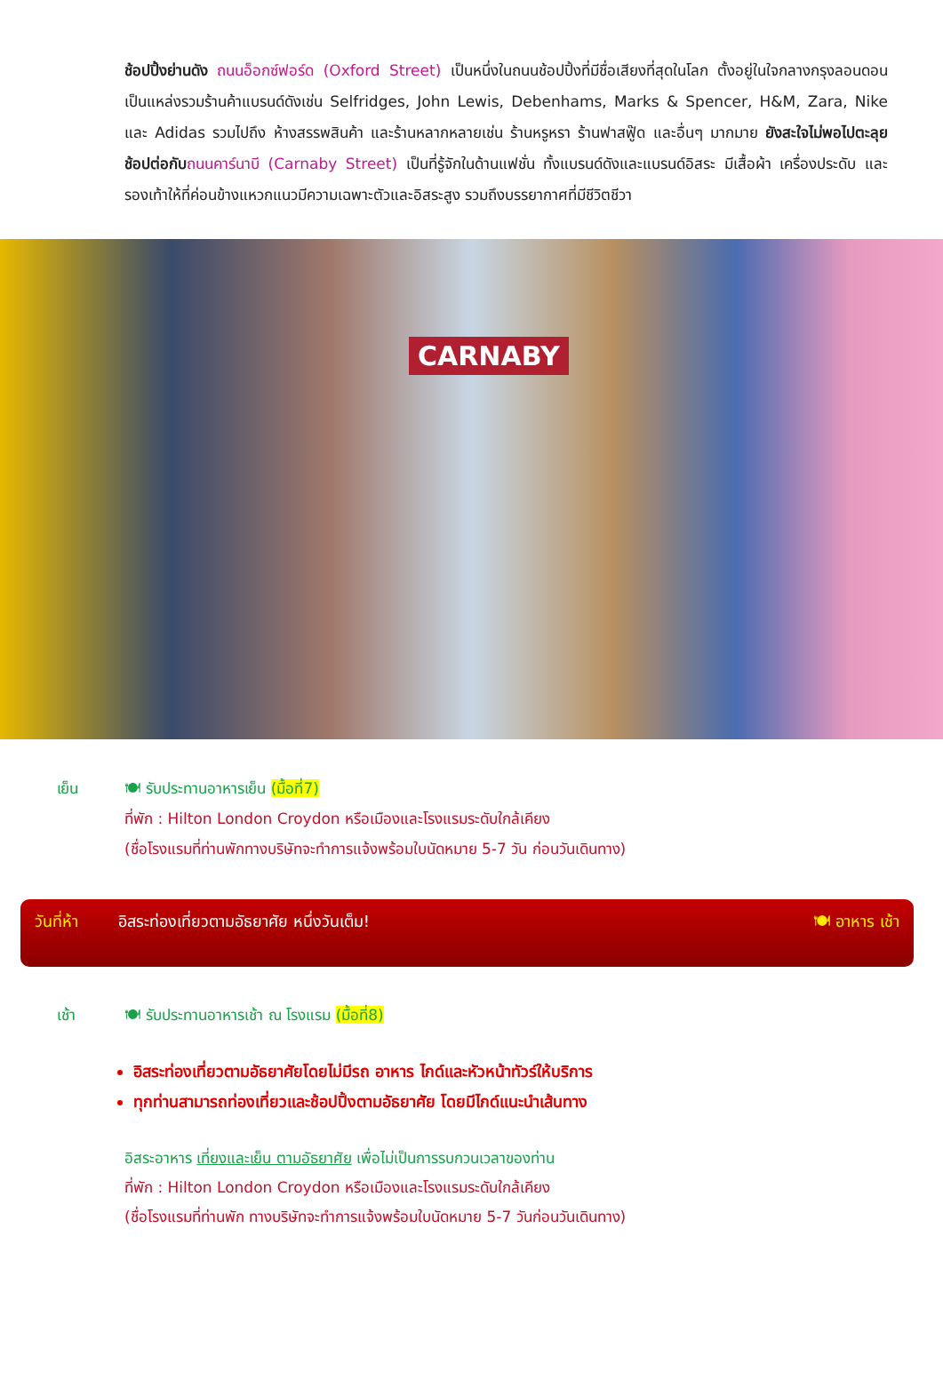ช้อปปิ้งย่านดัง ถนนอ็อกซ์ฟอร์ด (Oxford Street) เป็นหนึ่งในถนนช้อปปิ้งที่มีชื่อเสียงที่สุดในโลก ตั้งอยู่ในใจกลางกรุงลอนดอน เป็นแหล่งรวมร้านค้าแบรนด์ดังเช่น Selfridges, John Lewis, Debenhams, Marks & Spencer, H&M, Zara, Nike และ Adidas รวมไปถึง ห้างสรรพสินค้า และร้านหลากหลายเช่น ร้านหรูหรา ร้านฟาสฟู๊ด และอื่นๆ มากมาย ยังสะใจไม่พอไปตะลุยช้อปต่อกับ ถนนคาร์นาบี (Carnaby Street) เป็นที่รู้จักในด้านแฟชั่น ทั้งแบรนด์ดังและแบรนด์อิสระ มีเสื้อผ้า เครื่องประดับ และรองเท้าให้ที่ค่อนข้างแหวกแนวมีความเฉพาะตัวและอิสระสูง รวมถึงบรรยากาศที่มีชีวิตชีวา
CARNABY
เย็น 🍽 รับประทานอาหารเย็น (มื้อที่7)
ที่พัก : Hilton London Croydon หรือเมืองและโรงแรมระดับใกล้เคียง
(ชื่อโรงแรมที่ท่านพักทางบริษัทจะทำการแจ้งพร้อมใบนัดหมาย 5-7 วัน ก่อนวันเดินทาง)
วันที่ห้า อิสระท่องเที่ยวตามอัธยาศัย หนึ่งวันเต็ม! 🍽 อาหาร เช้า
เช้า 🍽 รับประทานอาหารเช้า ณ โรงแรม (มื้อที่8)
อิสระท่องเที่ยวตามอัธยาศัยโดยไม่มีรถ อาหาร ไกด์และหัวหน้าทัวร์ให้บริการ
ทุกท่านสามารถท่องเที่ยวและช้อปปิ้งตามอัธยาศัย โดยมีไกด์แนะนำเส้นทาง
อิสระอาหาร เที่ยงและเย็น ตามอัธยาศัย เพื่อไม่เป็นการรบกวนเวลาของท่าน
ที่พัก : Hilton London Croydon หรือเมืองและโรงแรมระดับใกล้เคียง
(ชื่อโรงแรมที่ท่านพัก ทางบริษัทจะทำการแจ้งพร้อมใบนัดหมาย 5-7 วันก่อนวันเดินทาง)